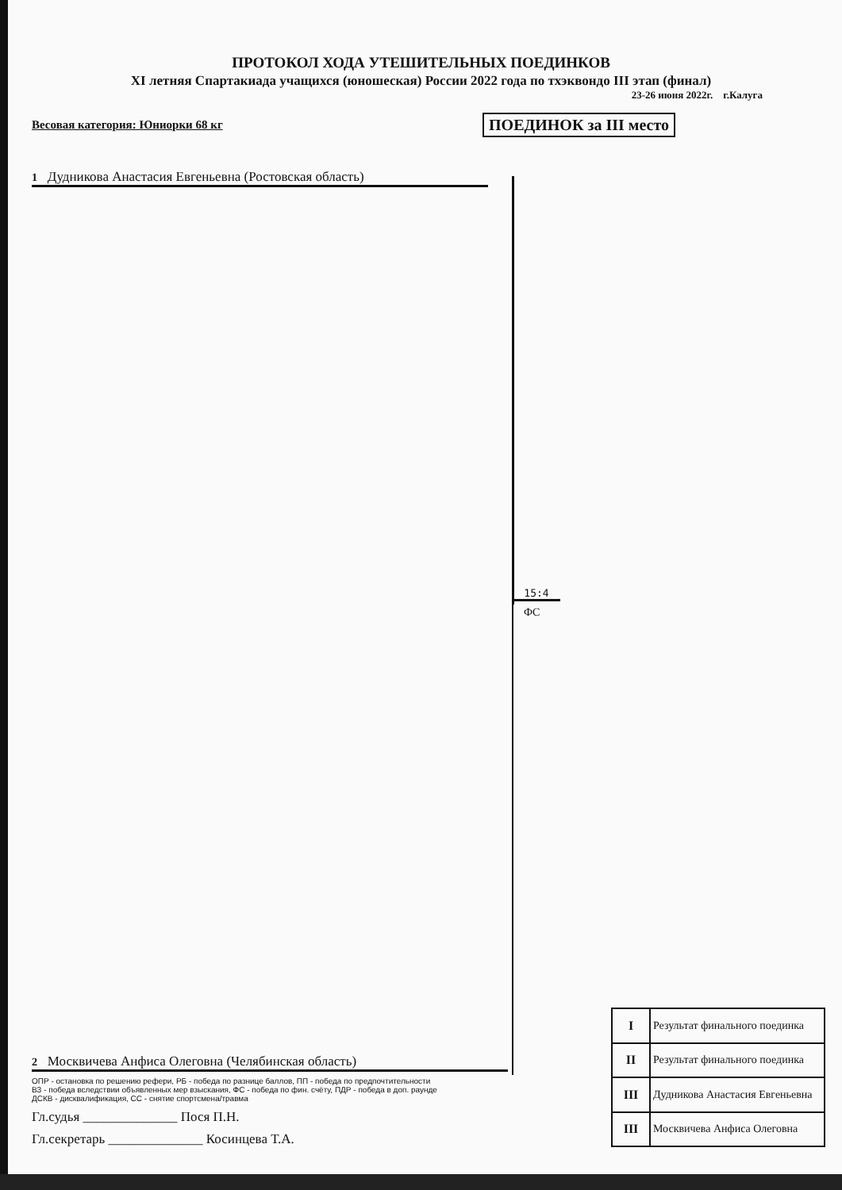ПРОТОКОЛ ХОДА УТЕШИТЕЛЬНЫХ ПОЕДИНКОВ
XI летняя Спартакиада учащихся (юношеская) России 2022 года по тхэквондо III этап (финал)
23-26 июня 2022г. г.Калуга
Весовая категория: Юниорки 68 кг ПОЕДИНОК за III место
1 Дудникова Анастасия Евгеньевна (Ростовская область)
15:4
ФС
2 Москвичева Анфиса Олеговна (Челябинская область)
ОПР - остановка по решению рефери, РБ - победа по разнице баллов, ПП - победа по предпочтительности
ВЗ - победа вследствии объявленных мер взыскания, ФС - победа по фин. счёту, ПДР - победа в доп. раунде
ДСКВ - дисквалификация, СС - снятие спортсмена/травма
Гл.судья ______________ Пося П.Н.
Гл.секретарь ______________ Косинцева Т.А.
| I | Результат финального поединка |
| II | Результат финального поединка |
| III | Дудникова Анастасия Евгеньевна |
| III | Москвичева Анфиса Олеговна |